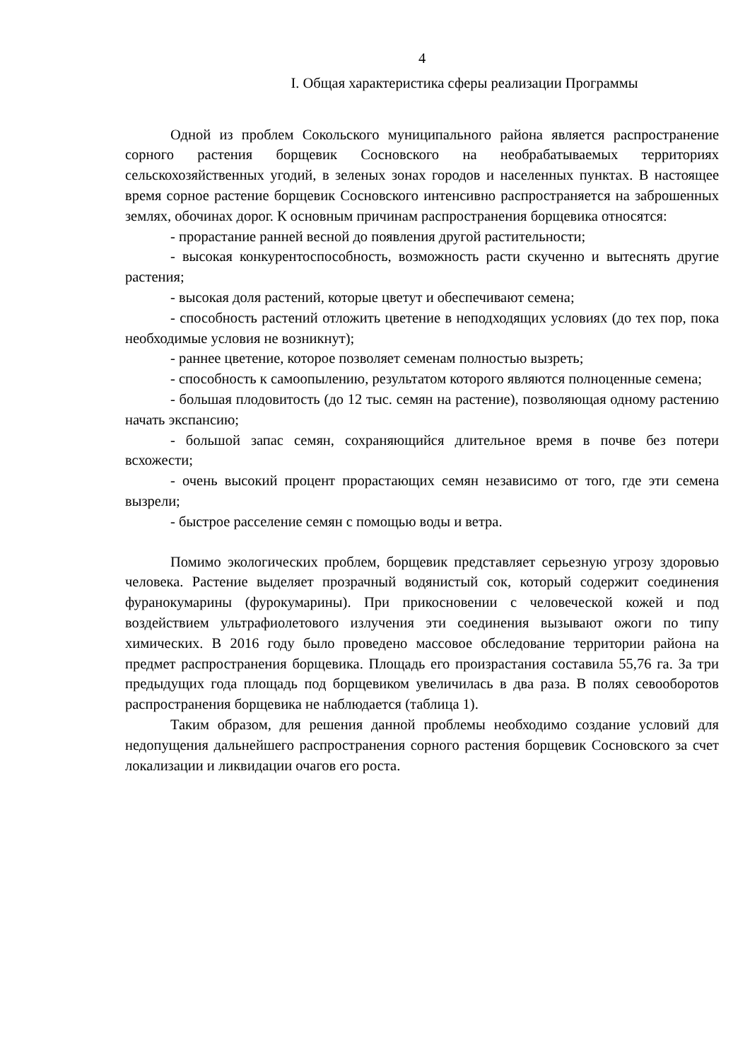4
I. Общая характеристика сферы реализации Программы
Одной из проблем Сокольского муниципального района является распространение сорного растения борщевик Сосновского на необрабатываемых территориях сельскохозяйственных угодий, в зеленых зонах городов и населенных пунктах. В настоящее время сорное растение борщевик Сосновского интенсивно распространяется на заброшенных землях, обочинах дорог. К основным причинам распространения борщевика относятся:
- прорастание ранней весной до появления другой растительности;
- высокая конкурентоспособность, возможность расти скученно и вытеснять другие растения;
- высокая доля растений, которые цветут и обеспечивают семена;
- способность растений отложить цветение в неподходящих условиях (до тех пор, пока необходимые условия не возникнут);
- раннее цветение, которое позволяет семенам полностью вызреть;
- способность к самоопылению, результатом которого являются полноценные семена;
- большая плодовитость (до 12 тыс. семян на растение), позволяющая одному растению начать экспансию;
- большой запас семян, сохраняющийся длительное время в почве без потери всхожести;
- очень высокий процент прорастающих семян независимо от того, где эти семена вызрели;
- быстрое расселение семян с помощью воды и ветра.
Помимо экологических проблем, борщевик представляет серьезную угрозу здоровью человека. Растение выделяет прозрачный водянистый сок, который содержит соединения фуранокумарины (фурокумарины). При прикосновении с человеческой кожей и под воздействием ультрафиолетового излучения эти соединения вызывают ожоги по типу химических. В 2016 году было проведено массовое обследование территории района на предмет распространения борщевика. Площадь его произрастания составила 55,76 га. За три предыдущих года площадь под борщевиком увеличилась в два раза. В полях севооборотов распространения борщевика не наблюдается (таблица 1).
Таким образом, для решения данной проблемы необходимо создание условий для недопущения дальнейшего распространения сорного растения борщевик Сосновского за счет локализации и ликвидации очагов его роста.